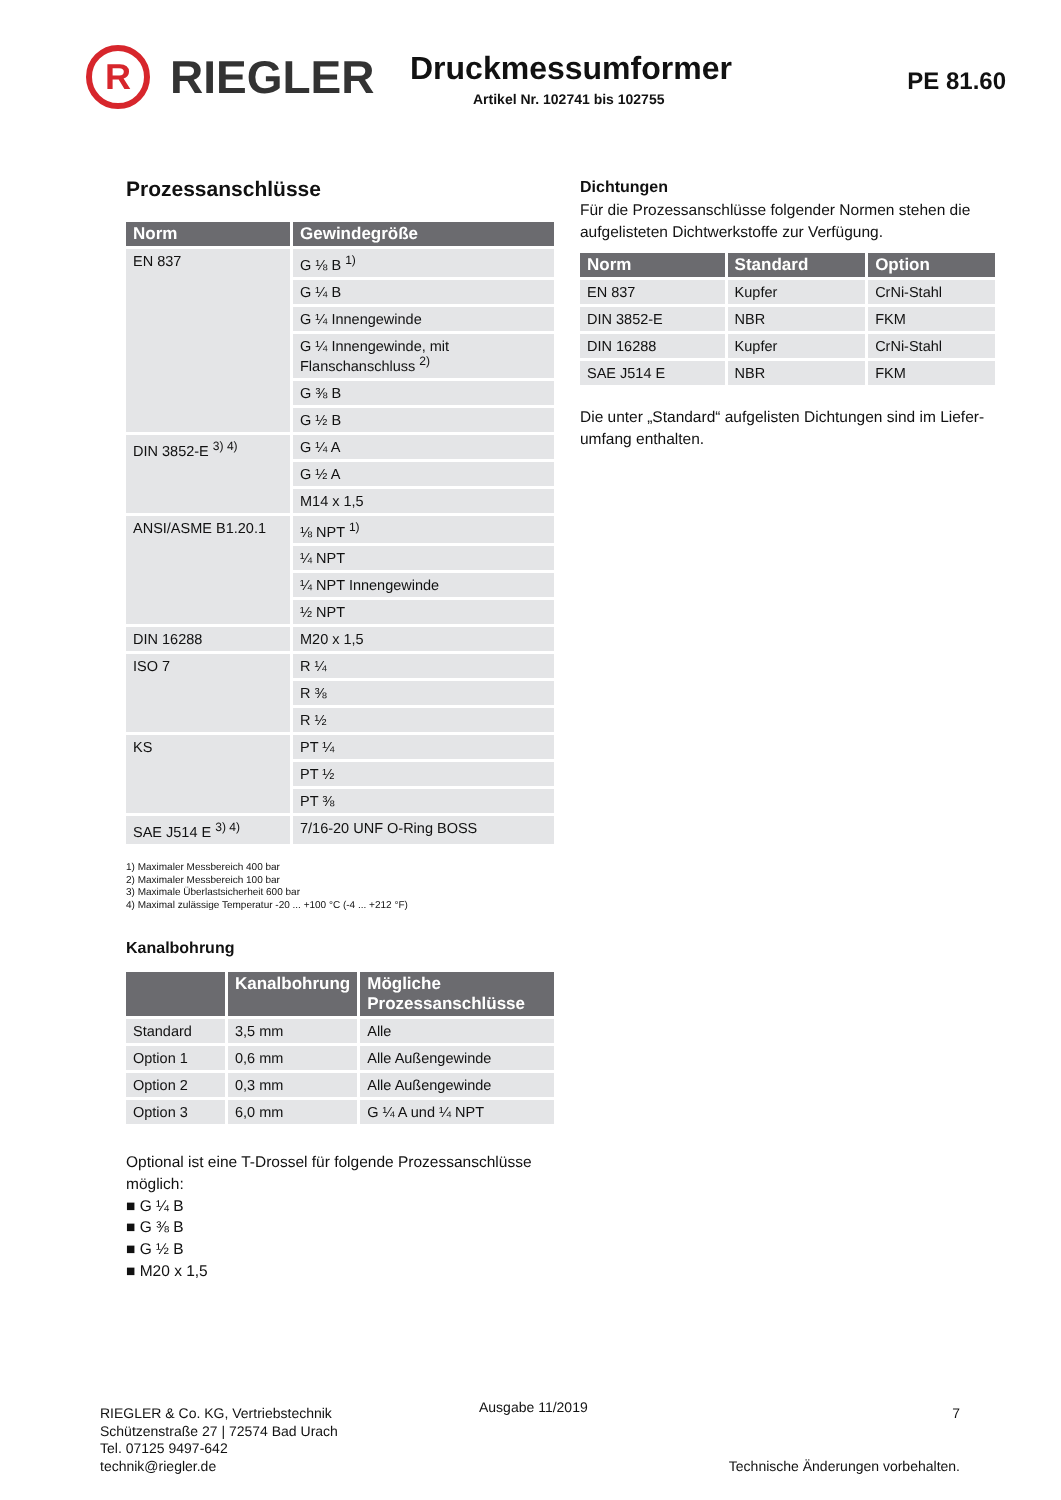R
RIEGLER
Druckmessumformer
Artikel Nr. 102741 bis 102755
PE 81.60
Prozessanschlüsse
| Norm | Gewindegröße |
| --- | --- |
| EN 837 | G ⅛ B <sup>1)</sup> |
| | G ¼ B |
| | G ¼ Innengewinde |
| | G ¼ Innengewinde, mit Flanschanschluss <sup>2)</sup> |
| | G ⅜ B |
| | G ½ B |
| DIN 3852-E <sup>3) 4)</sup> | G ¼ A |
| | G ½ A |
| | M14 x 1,5 |
| ANSI/ASME B1.20.1 | ⅛ NPT <sup>1)</sup> |
| | ¼ NPT |
| | ¼ NPT Innengewinde |
| | ½ NPT |
| DIN 16288 | M20 x 1,5 |
| ISO 7 | R ¼ |
| | R ⅜ |
| | R ½ |
| KS | PT ¼ |
| | PT ½ |
| | PT ⅜ |
| SAE J514 E <sup>3) 4)</sup> | 7/16-20 UNF O-Ring BOSS |
1) Maximaler Messbereich 400 bar
2) Maximaler Messbereich 100 bar
3) Maximale Überlastsicherheit 600 bar
4) Maximal zulässige Temperatur -20 ... +100 °C (-4 ... +212 °F)
Kanalbohrung
| | Kanalbohrung | Mögliche Prozessanschlüsse |
| --- | --- | --- |
| Standard | 3,5 mm | Alle |
| Option 1 | 0,6 mm | Alle Außengewinde |
| Option 2 | 0,3 mm | Alle Außengewinde |
| Option 3 | 6,0 mm | G ¼ A und ¼ NPT |
Optional ist eine T-Drossel für folgende Prozessanschlüsse möglich:
■ G ¼ B
■ G ⅜ B
■ G ½ B
■ M20 x 1,5
Dichtungen
Für die Prozessanschlüsse folgender Normen stehen die aufgelisteten Dichtwerkstoffe zur Verfügung.
| Norm | Standard | Option |
| --- | --- | --- |
| EN 837 | Kupfer | CrNi-Stahl |
| DIN 3852-E | NBR | FKM |
| DIN 16288 | Kupfer | CrNi-Stahl |
| SAE J514 E | NBR | FKM |
Die unter „Standard“ aufgelisten Dichtungen sind im Liefer-umfang enthalten.
RIEGLER & Co. KG, Vertriebstechnik
Schützenstraße 27 | 72574 Bad Urach
Tel. 07125 9497-642
technik@riegler.de
Ausgabe 11/2019
7
Technische Änderungen vorbehalten.